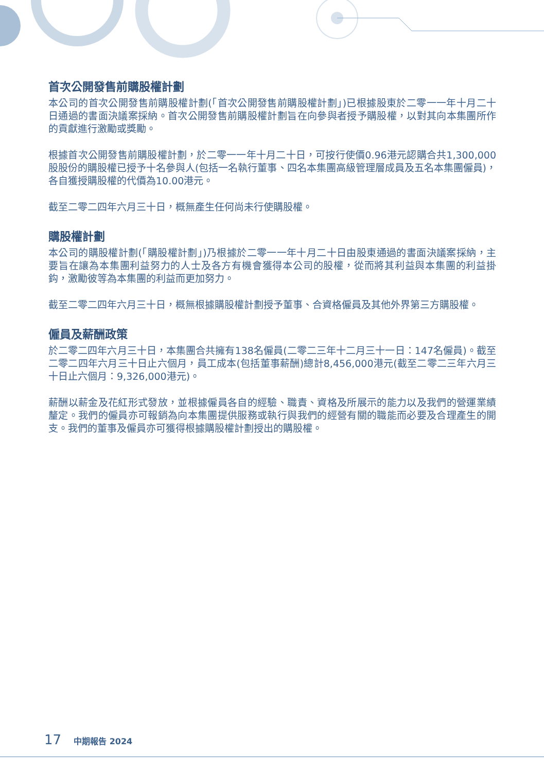首次公開發售前購股權計劃
本公司的首次公開發售前購股權計劃(「首次公開發售前購股權計劃」)已根據股東於二零一一年十月二十日通過的書面決議案採納。首次公開發售前購股權計劃旨在向參與者授予購股權，以對其向本集團所作的貢獻進行激勵或獎勵。
根據首次公開發售前購股權計劃，於二零一一年十月二十日，可按行使價0.96港元認購合共1,300,000股股份的購股權已授予十名參與人(包括一名執行董事、四名本集團高級管理層成員及五名本集團僱員)，各自獲授購股權的代價為10.00港元。
截至二零二四年六月三十日，概無產生任何尚未行使購股權。
購股權計劃
本公司的購股權計劃(「購股權計劃」)乃根據於二零一一年十月二十日由股東通過的書面決議案採納，主要旨在讓為本集團利益努力的人士及各方有機會獲得本公司的股權，從而將其利益與本集團的利益掛鈎，激勵彼等為本集團的利益而更加努力。
截至二零二四年六月三十日，概無根據購股權計劃授予董事、合資格僱員及其他外界第三方購股權。
僱員及薪酬政策
於二零二四年六月三十日，本集團合共擁有138名僱員(二零二三年十二月三十一日：147名僱員)。截至二零二四年六月三十日止六個月，員工成本(包括董事薪酬)總計8,456,000港元(截至二零二三年六月三十日止六個月：9,326,000港元)。
薪酬以薪金及花紅形式發放，並根據僱員各自的經驗、職責、資格及所展示的能力以及我們的營運業績釐定。我們的僱員亦可報銷為向本集團提供服務或執行與我們的經營有關的職能而必要及合理產生的開支。我們的董事及僱員亦可獲得根據購股權計劃授出的購股權。
17 中期報告 2024